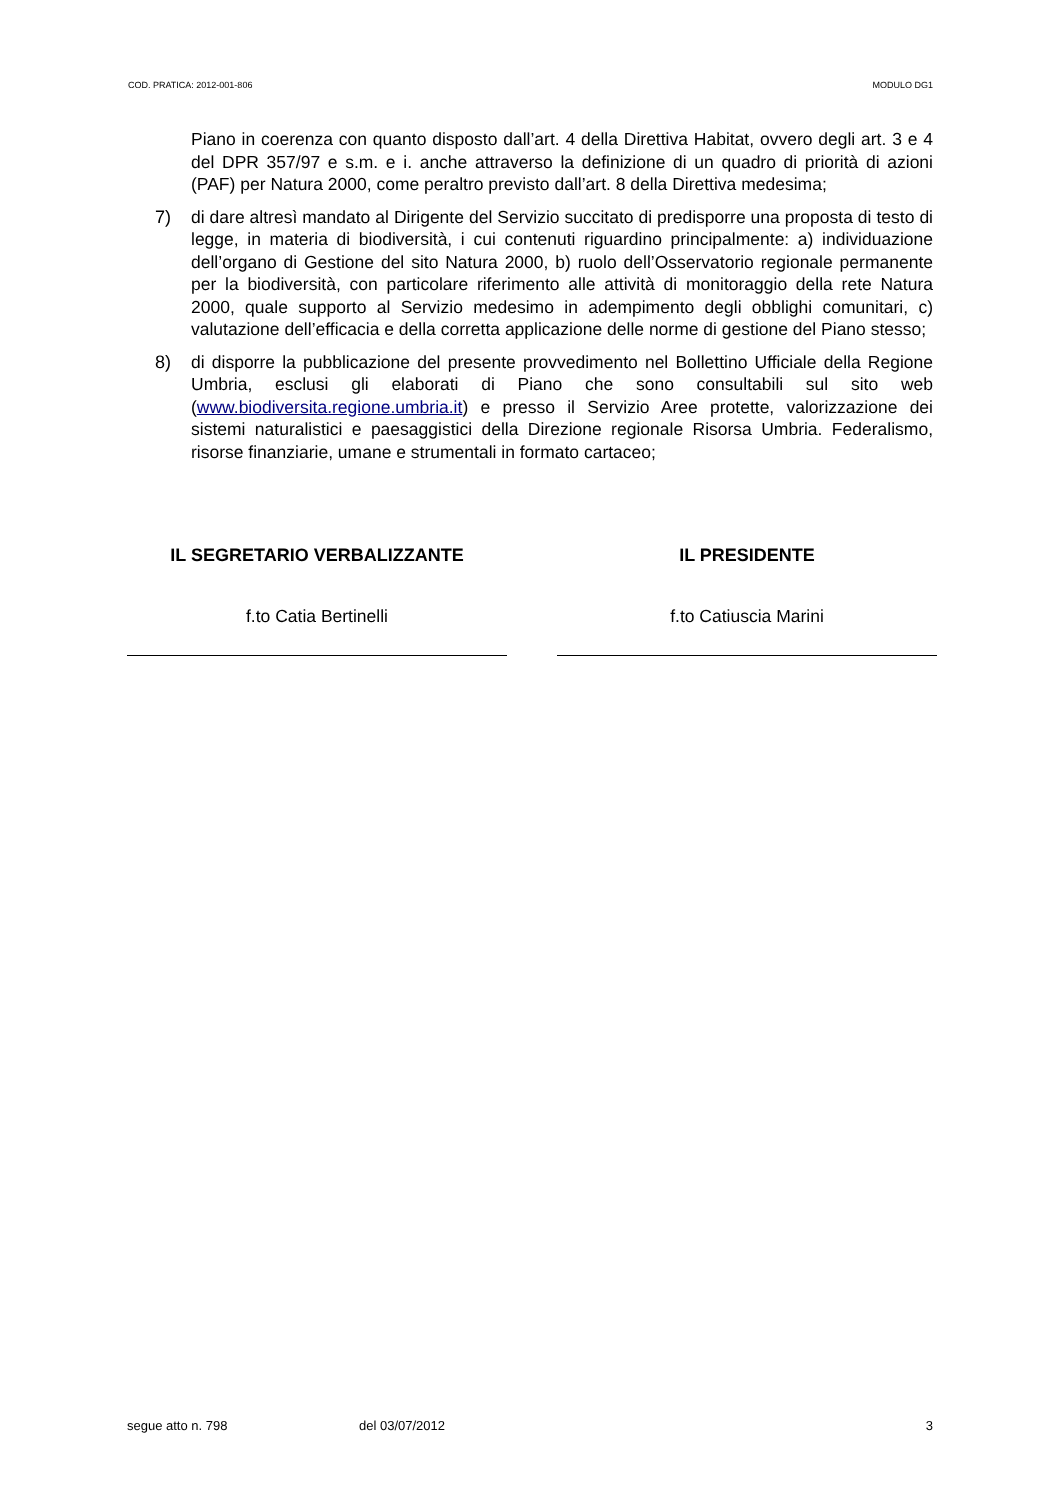COD. PRATICA: 2012-001-806 MODULO DG1
Piano in coerenza con quanto disposto dall’art. 4 della Direttiva Habitat, ovvero degli art. 3 e 4 del DPR 357/97 e s.m. e i. anche attraverso la definizione di un quadro di priorità di azioni (PAF) per Natura 2000, come peraltro previsto dall’art. 8 della Direttiva medesima;
7) di dare altresì mandato al Dirigente del Servizio succitato di predisporre una proposta di testo di legge, in materia di biodiversità, i cui contenuti riguardino principalmente: a) individuazione dell’organo di Gestione del sito Natura 2000, b) ruolo dell’Osservatorio regionale permanente per la biodiversità, con particolare riferimento alle attività di monitoraggio della rete Natura 2000, quale supporto al Servizio medesimo in adempimento degli obblighi comunitari, c) valutazione dell’efficacia e della corretta applicazione delle norme di gestione del Piano stesso;
8) di disporre la pubblicazione del presente provvedimento nel Bollettino Ufficiale della Regione Umbria, esclusi gli elaborati di Piano che sono consultabili sul sito web (www.biodiversita.regione.umbria.it) e presso il Servizio Aree protette, valorizzazione dei sistemi naturalistici e paesaggistici della Direzione regionale Risorsa Umbria. Federalismo, risorse finanziarie, umane e strumentali in formato cartaceo;
IL SEGRETARIO VERBALIZZANTE
f.to Catia Bertinelli
IL PRESIDENTE
f.to Catiuscia Marini
segue atto n. 798 del 03/07/2012 3